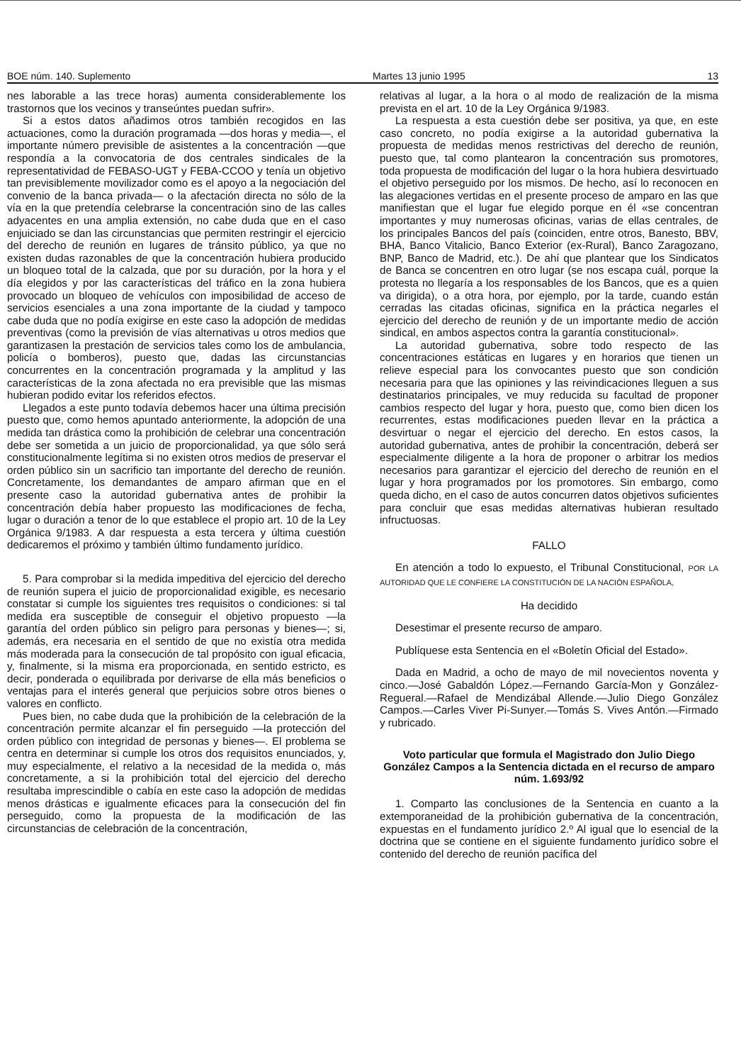BOE núm. 140. Suplemento Martes 13 junio 1995 13
nes laborable a las trece horas) aumenta considerablemente los trastornos que los vecinos y transeúntes puedan sufrir».
Si a estos datos añadimos otros también recogidos en las actuaciones, como la duración programada —dos horas y media—, el importante número previsible de asistentes a la concentración —que respondía a la convocatoria de dos centrales sindicales de la representatividad de FEBASO-UGT y FEBA-CCOO y tenía un objetivo tan previsiblemente movilizador como es el apoyo a la negociación del convenio de la banca privada— o la afectación directa no sólo de la vía en la que pretendía celebrarse la concentración sino de las calles adyacentes en una amplia extensión, no cabe duda que en el caso enjuiciado se dan las circunstancias que permiten restringir el ejercicio del derecho de reunión en lugares de tránsito público, ya que no existen dudas razonables de que la concentración hubiera producido un bloqueo total de la calzada, que por su duración, por la hora y el día elegidos y por las características del tráfico en la zona hubiera provocado un bloqueo de vehículos con imposibilidad de acceso de servicios esenciales a una zona importante de la ciudad y tampoco cabe duda que no podía exigirse en este caso la adopción de medidas preventivas (como la previsión de vías alternativas u otros medios que garantizasen la prestación de servicios tales como los de ambulancia, policía o bomberos), puesto que, dadas las circunstancias concurrentes en la concentración programada y la amplitud y las características de la zona afectada no era previsible que las mismas hubieran podido evitar los referidos efectos.
Llegados a este punto todavía debemos hacer una última precisión puesto que, como hemos apuntado anteriormente, la adopción de una medida tan drástica como la prohibición de celebrar una concentración debe ser sometida a un juicio de proporcionalidad, ya que sólo será constitucionalmente legítima si no existen otros medios de preservar el orden público sin un sacrificio tan importante del derecho de reunión. Concretamente, los demandantes de amparo afirman que en el presente caso la autoridad gubernativa antes de prohibir la concentración debía haber propuesto las modificaciones de fecha, lugar o duración a tenor de lo que establece el propio art. 10 de la Ley Orgánica 9/1983. A dar respuesta a esta tercera y última cuestión dedicaremos el próximo y también último fundamento jurídico.
5. Para comprobar si la medida impeditiva del ejercicio del derecho de reunión supera el juicio de proporcionalidad exigible, es necesario constatar si cumple los siguientes tres requisitos o condiciones: si tal medida era susceptible de conseguir el objetivo propuesto —la garantía del orden público sin peligro para personas y bienes—; si, además, era necesaria en el sentido de que no existía otra medida más moderada para la consecución de tal propósito con igual eficacia, y, finalmente, si la misma era proporcionada, en sentido estricto, es decir, ponderada o equilibrada por derivarse de ella más beneficios o ventajas para el interés general que perjuicios sobre otros bienes o valores en conflicto.
Pues bien, no cabe duda que la prohibición de la celebración de la concentración permite alcanzar el fin perseguido —la protección del orden público con integridad de personas y bienes—. El problema se centra en determinar si cumple los otros dos requisitos enunciados, y, muy especialmente, el relativo a la necesidad de la medida o, más concretamente, a si la prohibición total del ejercicio del derecho resultaba imprescindible o cabía en este caso la adopción de medidas menos drásticas e igualmente eficaces para la consecución del fin perseguido, como la propuesta de la modificación de las circunstancias de celebración de la concentración,
relativas al lugar, a la hora o al modo de realización de la misma prevista en el art. 10 de la Ley Orgánica 9/1983.
La respuesta a esta cuestión debe ser positiva, ya que, en este caso concreto, no podía exigirse a la autoridad gubernativa la propuesta de medidas menos restrictivas del derecho de reunión, puesto que, tal como plantearon la concentración sus promotores, toda propuesta de modificación del lugar o la hora hubiera desvirtuado el objetivo perseguido por los mismos. De hecho, así lo reconocen en las alegaciones vertidas en el presente proceso de amparo en las que manifiestan que el lugar fue elegido porque en él «se concentran importantes y muy numerosas oficinas, varias de ellas centrales, de los principales Bancos del país (coinciden, entre otros, Banesto, BBV, BHA, Banco Vitalicio, Banco Exterior (ex-Rural), Banco Zaragozano, BNP, Banco de Madrid, etc.). De ahí que plantear que los Sindicatos de Banca se concentren en otro lugar (se nos escapa cuál, porque la protesta no llegaría a los responsables de los Bancos, que es a quien va dirigida), o a otra hora, por ejemplo, por la tarde, cuando están cerradas las citadas oficinas, significa en la práctica negarles el ejercicio del derecho de reunión y de un importante medio de acción sindical, en ambos aspectos contra la garantía constitucional».
La autoridad gubernativa, sobre todo respecto de las concentraciones estáticas en lugares y en horarios que tienen un relieve especial para los convocantes puesto que son condición necesaria para que las opiniones y las reivindicaciones lleguen a sus destinatarios principales, ve muy reducida su facultad de proponer cambios respecto del lugar y hora, puesto que, como bien dicen los recurrentes, estas modificaciones pueden llevar en la práctica a desvirtuar o negar el ejercicio del derecho. En estos casos, la autoridad gubernativa, antes de prohibir la concentración, deberá ser especialmente diligente a la hora de proponer o arbitrar los medios necesarios para garantizar el ejercicio del derecho de reunión en el lugar y hora programados por los promotores. Sin embargo, como queda dicho, en el caso de autos concurren datos objetivos suficientes para concluir que esas medidas alternativas hubieran resultado infructuosas.
FALLO
En atención a todo lo expuesto, el Tribunal Constitucional, POR LA AUTORIDAD QUE LE CONFIERE LA CONSTITUCIÓN DE LA NACIÓN ESPAÑOLA,
Ha decidido
Desestimar el presente recurso de amparo.
Publíquese esta Sentencia en el «Boletín Oficial del Estado».
Dada en Madrid, a ocho de mayo de mil novecientos noventa y cinco.—José Gabaldón López.—Fernando García-Mon y González-Regueral.—Rafael de Mendizábal Allende.—Julio Diego González Campos.—Carles Viver Pi-Sunyer.—Tomás S. Vives Antón.—Firmado y rubricado.
Voto particular que formula el Magistrado don Julio Diego González Campos a la Sentencia dictada en el recurso de amparo núm. 1.693/92
1. Comparto las conclusiones de la Sentencia en cuanto a la extemporaneidad de la prohibición gubernativa de la concentración, expuestas en el fundamento jurídico 2.º Al igual que lo esencial de la doctrina que se contiene en el siguiente fundamento jurídico sobre el contenido del derecho de reunión pacífica del